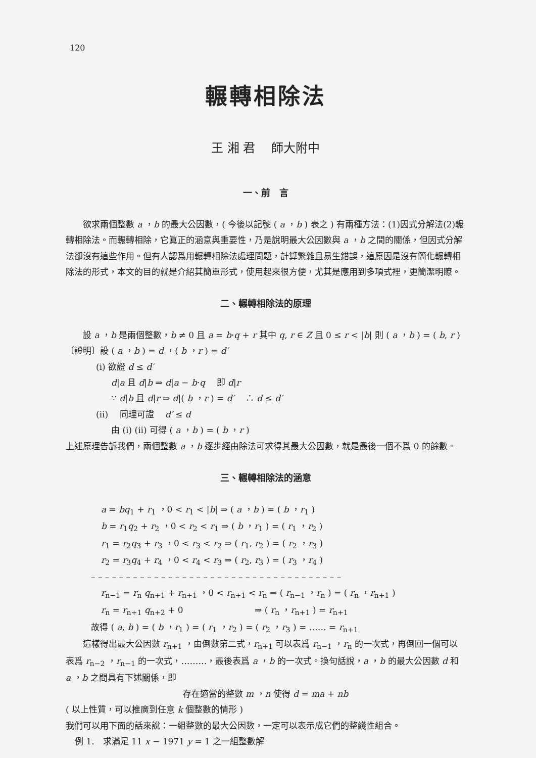120
輾轉相除法
王 湘 君　 師大附中
一、前　言
欲求兩個整數 a ，b 的最大公因數，( 今後以記號 ( a ，b ) 表之 ) 有兩種方法：(1)因式分解法(2)輾轉相除法。而輾轉相除，它眞正的涵意與重要性，乃是說明最大公因數與 a ，b 之間的關係，但因式分解法卻沒有這些作用。但有人認爲用輾轉相除法處理問題，計算繁雜且易生錯誤，這原因是沒有簡化輾轉相除法的形式，本文的目的就是介紹其簡單形式，使用起來很方便，尤其是應用到多項式裡，更簡潔明瞭。
二、輾轉相除法的原理
設 a ，b 是兩個整數，b ≠ 0 且 a = b·q + r 其中 q, r ∈ Z 且 0 ≤ r < |b| 則 ( a ，b ) = ( b, r )
〔證明〕設 ( a ，b ) = d ，( b ，r ) = d′
(i) 欲證 d ≤ d′
d|a 且 d|b ⇒ d|a − b·q　 即 d|r
∵ d|b 且 d|r ⇒ d|( b ，r ) = d′　 ∴ d ≤ d′
(ii)　 同理可證　 d′ ≤ d
由 (i) (ii) 可得 ( a ，b ) = ( b ，r )
上述原理告訴我們，兩個整數 a ，b 逐步經由除法可求得其最大公因數，就是最後一個不爲 0 的餘數。
三、輾轉相除法的涵意
a = bq<sub>1</sub> + r<sub>1</sub> ，0 < r<sub>1</sub> < |b| ⇒ ( a ，b ) = ( b ，r<sub>1</sub> )
b = r<sub>1</sub>q<sub>2</sub> + r<sub>2</sub> ，0 < r<sub>2</sub> < r<sub>1</sub> ⇒ ( b ，r<sub>1</sub> ) = ( r<sub>1</sub> ，r<sub>2</sub> )
r<sub>1</sub> = r<sub>2</sub>q<sub>3</sub> + r<sub>3</sub> ，0 < r<sub>3</sub> < r<sub>2</sub> ⇒ ( r<sub>1</sub>, r<sub>2</sub> ) = ( r<sub>2</sub> ，r<sub>3</sub> )
r<sub>2</sub> = r<sub>3</sub>q<sub>4</sub> + r<sub>4</sub> ，0 < r<sub>4</sub> < r<sub>3</sub> ⇒ ( r<sub>2</sub>, r<sub>3</sub> ) = ( r<sub>3</sub> ，r<sub>4</sub> )
– – – – – – – – – – – – – – – – – – – – – – – – – – – – – – – – – – – –
r<sub>n−1</sub> = r<sub>n</sub> q<sub>n+1</sub> + r<sub>n+1</sub> ，0 < r<sub>n+1</sub> < r<sub>n</sub> ⇒ ( r<sub>n−1</sub> ，r<sub>n</sub> ) = ( r<sub>n</sub> ，r<sub>n+1</sub> )
r<sub>n</sub> = r<sub>n+1</sub> q<sub>n+2</sub> + 0　　　　　　　　 ⇒ ( r<sub>n</sub> ，r<sub>n+1</sub> ) = r<sub>n+1</sub>
故得 ( a, b ) = ( b ，r<sub>1</sub> ) = ( r<sub>1</sub> ，r<sub>2</sub> ) = ( r<sub>2</sub> ，r<sub>3</sub> ) = …… = r<sub>n+1</sub>
這樣得出最大公因數 r<sub>n+1</sub> ，由倒數第二式，r<sub>n+1</sub> 可以表爲 r<sub>n−1</sub> ，r<sub>n</sub> 的一次式，再倒回一個可以表爲 r<sub>n−2</sub> ，r<sub>n−1</sub> 的一次式，………，最後表爲 a ，b 的一次式。換句話說，a ，b 的最大公因數 d 和 a ，b 之間具有下述關係，即
存在適當的整數 m ，n 使得 d = ma + nb
( 以上性質，可以推廣到任意 k 個整數的情形 )
我們可以用下面的話來說：一組整數的最大公因數，一定可以表示成它們的整綫性組合。
例 1.　求滿足 11 x − 1971 y = 1 之一組整數解